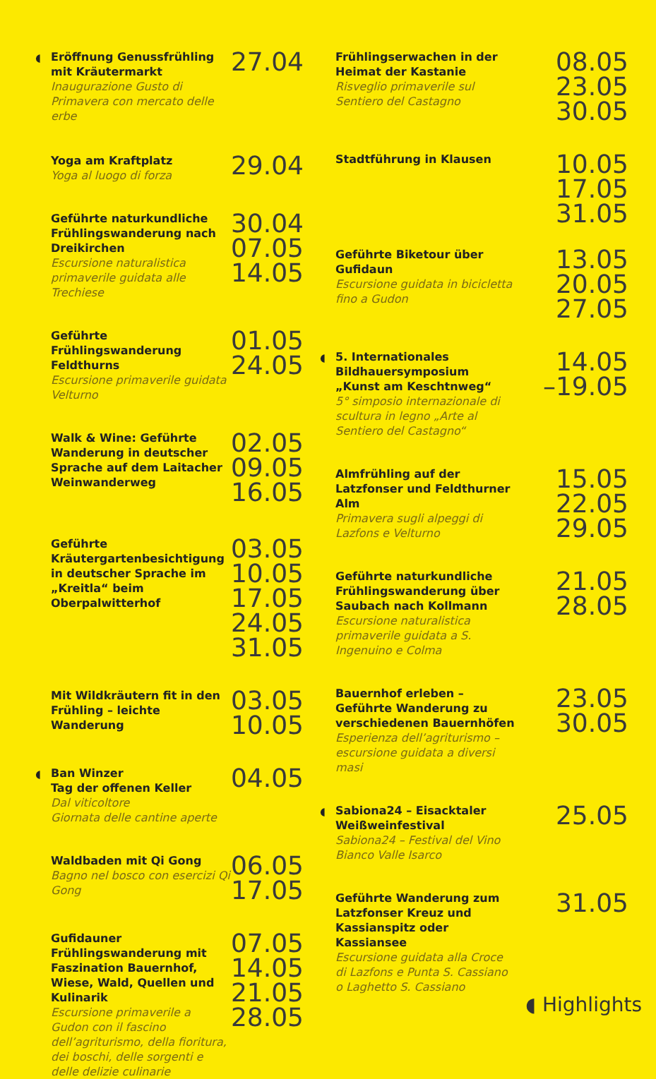◖
Eröffnung Genussfrühling mit Kräutermarkt
Inaugurazione Gusto di Primavera con mercato delle erbe
27.04
Yoga am Kraftplatz
Yoga al luogo di forza
29.04
Geführte naturkundliche Frühlingswanderung nach Dreikirchen
Escursione naturalistica primaverile guidata alle Trechiese
30.04
07.05
14.05
Geführte Frühlingswanderung Feldthurns
Escursione primaverile guidata Velturno
01.05
24.05
Walk & Wine: Geführte Wanderung in deutscher Sprache auf dem Laitacher Weinwanderweg
02.05
09.05
16.05
Geführte Kräutergartenbesichtigung in deutscher Sprache im „Kreitla“ beim Oberpalwitterhof
03.05
10.05
17.05
24.05
31.05
Mit Wildkräutern fit in den Frühling – leichte Wanderung
03.05
10.05
◖
Ban Winzer
Tag der offenen Keller
Dal viticoltore
Giornata delle cantine aperte
04.05
Waldbaden mit Qi Gong
Bagno nel bosco con esercizi Qi Gong
06.05
17.05
Gufidauner Frühlingswanderung mit Faszination Bauernhof, Wiese, Wald, Quellen und Kulinarik
Escursione primaverile a Gudon con il fascino dell’agriturismo, della fioritura, dei boschi, delle sorgenti e delle delizie culinarie
07.05
14.05
21.05
28.05
Frühlingserwachen in der Heimat der Kastanie
Risveglio primaverile sul Sentiero del Castagno
08.05
23.05
30.05
Stadtführung in Klausen
10.05
17.05
31.05
Geführte Biketour über Gufidaun
Escursione guidata in bicicletta fino a Gudon
13.05
20.05
27.05
◖
5. Internationales Bildhauersymposium „Kunst am Keschtnweg“5° simposio internazionale di scultura in legno „Arte al Sentiero del Castagno“
14.05
–19.05
Almfrühling auf der Latzfonser und Feldthurner Alm
Primavera sugli alpeggi di Lazfons e Velturno
15.05
22.05
29.05
Geführte naturkundliche Frühlingswanderung über Saubach nach Kollmann
Escursione naturalistica primaverile guidata a S. Ingenuino e Colma
21.05
28.05
Bauernhof erleben – Geführte Wanderung zu verschiedenen Bauernhöfen
Esperienza dell’agriturismo – escursione guidata a diversi masi
23.05
30.05
◖
Sabiona24 – Eisacktaler Weißweinfestival
Sabiona24 – Festival del Vino Bianco Valle Isarco
25.05
Geführte Wanderung zum Latzfonser Kreuz und Kassianspitz oder Kassiansee
Escursione guidata alla Croce di Lazfons e Punta S. Cassiano o Laghetto S. Cassiano
31.05
◖ Highlights